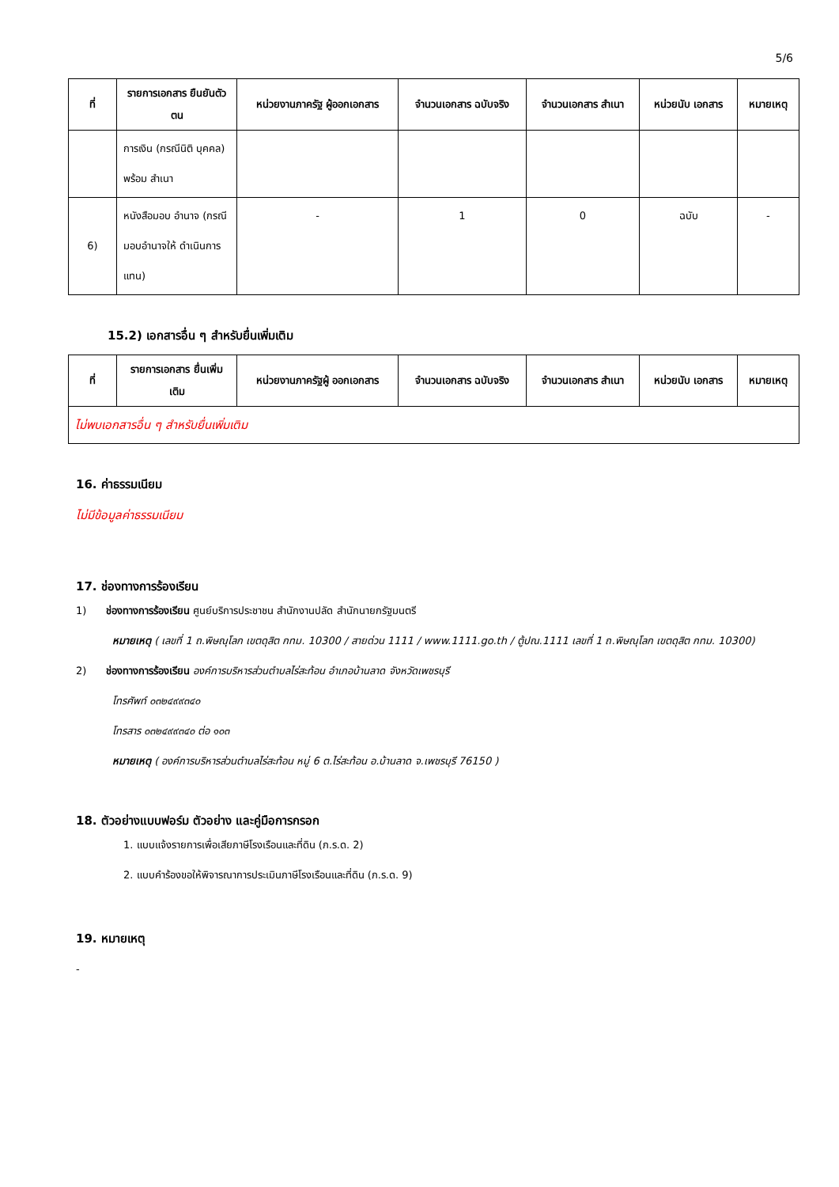5/6
| ที่ | รายการเอกสาร ยืนยันตัวตน | หน่วยงานภาครัฐ ผู้ออกเอกสาร | จำนวนเอกสาร ฉบับจริง | จำนวนเอกสาร สำเนา | หน่วยนับ เอกสาร | หมายเหตุ |
| --- | --- | --- | --- | --- | --- | --- |
| | การเงิน (กรณีนิติ บุคคล) พร้อม สำเนา | | | | | |
| 6) | หนังสือมอบ อำนาจ (กรณี มอบอำนาจให้ ดำเนินการแทน) | - | 1 | 0 | ฉบับ | - |
15.2) เอกสารอื่น ๆ สำหรับยื่นเพิ่มเติม
| ที่ | รายการเอกสาร ยื่นเพิ่มเติม | หน่วยงานภาครัฐผู้ ออกเอกสาร | จำนวนเอกสาร ฉบับจริง | จำนวนเอกสาร สำเนา | หน่วยนับ เอกสาร | หมายเหตุ |
| --- | --- | --- | --- | --- | --- | --- |
| ไม่พบเอกสารอื่น ๆ สำหรับยื่นเพิ่มเติม | | | | | | |
16. ค่าธรรมเนียม
ไม่มีข้อมูลค่าธรรมเนียม
17. ช่องทางการร้องเรียน
1) ช่องทางการร้องเรียน ศูนย์บริการประชาชน สำนักงานปลัด สำนักนายกรัฐมนตรี
หมายเหตุ ( เลขที่ 1 ถ.พิษณุโลก เขตดุสิต กทม. 10300 / สายด่วน 1111 / www.1111.go.th / ตู้ปณ.1111 เลขที่ 1 ถ.พิษณุโลก เขตดุสิต กทม. 10300)
2) ช่องทางการร้องเรียน องค์การบริหารส่วนตำบลไร่สะท้อน อำเภอบ้านลาด จังหวัดเพชรบุรี
โทรศัพท์ ๐๓๒๔๙๙๓๔๐
โทรสาร ๐๓๒๔๙๙๓๔๐ ต่อ ๑๐๓
หมายเหตุ ( องค์การบริหารส่วนตำบลไร่สะท้อน หมู่ 6 ต.ไร่สะท้อน อ.บ้านลาด จ.เพชรบุรี 76150 )
18. ตัวอย่างแบบฟอร์ม ตัวอย่าง และคู่มือการกรอก
1. แบบแจ้งรายการเพื่อเสียภาษีโรงเรือนและที่ดิน (ภ.ร.ด. 2)
2. แบบคำร้องขอให้พิจารณาการประเมินภาษีโรงเรือนและที่ดิน (ภ.ร.ด. 9)
19. หมายเหตุ
-